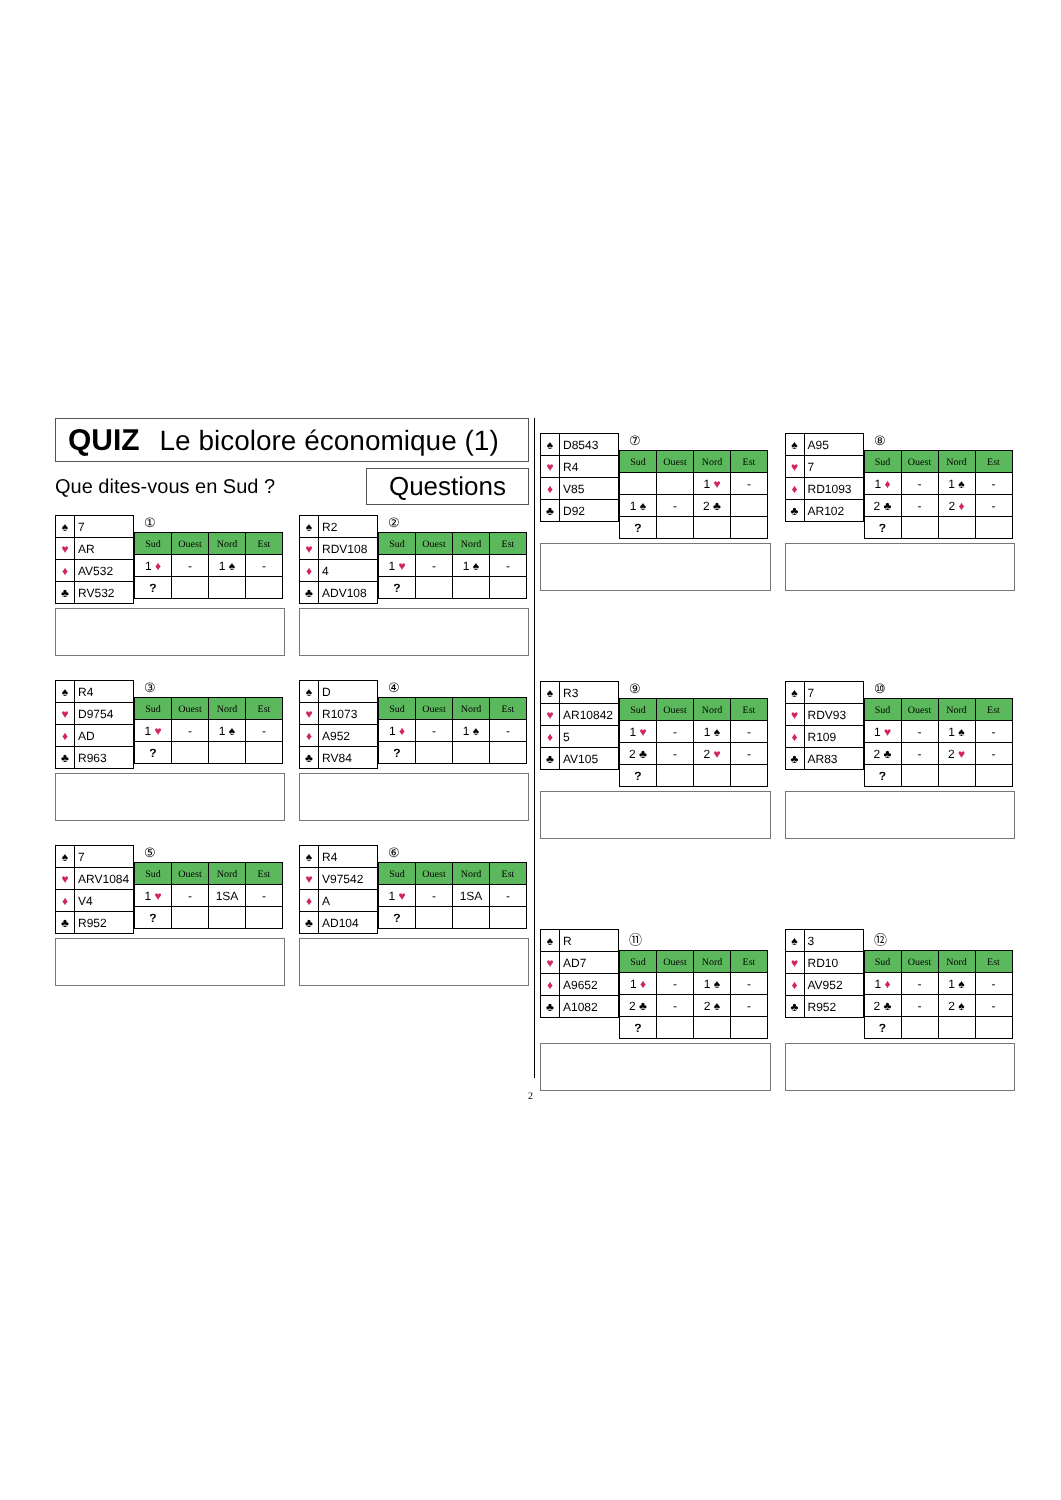QUIZ Le bicolore économique (1)
Que dites-vous en Sud ?
Questions
| ♠ | 7 |
| ♥ | AR |
| ♦ | AV532 |
| ♣ | RV532 |
①
| Sud | Ouest | Nord | Est |
| --- | --- | --- | --- |
| 1 ♦ | - | 1 ♠ | - |
| ? | | | |
| ♠ | R2 |
| ♥ | RDV108 |
| ♦ | 4 |
| ♣ | ADV108 |
②
| Sud | Ouest | Nord | Est |
| --- | --- | --- | --- |
| 1 ♥ | - | 1 ♠ | - |
| ? | | | |
| ♠ | R4 |
| ♥ | D9754 |
| ♦ | AD |
| ♣ | R963 |
③
| Sud | Ouest | Nord | Est |
| --- | --- | --- | --- |
| 1 ♥ | - | 1 ♠ | - |
| ? | | | |
| ♠ | D |
| ♥ | R1073 |
| ♦ | A952 |
| ♣ | RV84 |
④
| Sud | Ouest | Nord | Est |
| --- | --- | --- | --- |
| 1 ♦ | - | 1 ♠ | - |
| ? | | | |
| ♠ | 7 |
| ♥ | ARV1084 |
| ♦ | V4 |
| ♣ | R952 |
⑤
| Sud | Ouest | Nord | Est |
| --- | --- | --- | --- |
| 1 ♥ | - | 1SA | - |
| ? | | | |
| ♠ | R4 |
| ♥ | V97542 |
| ♦ | A |
| ♣ | AD104 |
⑥
| Sud | Ouest | Nord | Est |
| --- | --- | --- | --- |
| 1 ♥ | - | 1SA | - |
| ? | | | |
| ♠ | D8543 |
| ♥ | R4 |
| ♦ | V85 |
| ♣ | D92 |
⑦
| Sud | Ouest | Nord | Est |
| --- | --- | --- | --- |
| | | 1 ♥ | - |
| 1 ♠ | - | 2 ♣ | |
| ? | | | |
| ♠ | A95 |
| ♥ | 7 |
| ♦ | RD1093 |
| ♣ | AR102 |
⑧
| Sud | Ouest | Nord | Est |
| --- | --- | --- | --- |
| 1 ♦ | - | 1 ♠ | - |
| 2 ♣ | - | 2 ♦ | - |
| ? | | | |
| ♠ | R3 |
| ♥ | AR10842 |
| ♦ | 5 |
| ♣ | AV105 |
⑨
| Sud | Ouest | Nord | Est |
| --- | --- | --- | --- |
| 1 ♥ | - | 1 ♠ | - |
| 2 ♣ | - | 2 ♥ | - |
| ? | | | |
| ♠ | 7 |
| ♥ | RDV93 |
| ♦ | R109 |
| ♣ | AR83 |
⑩
| Sud | Ouest | Nord | Est |
| --- | --- | --- | --- |
| 1 ♥ | - | 1 ♠ | - |
| 2 ♣ | - | 2 ♥ | - |
| ? | | | |
| ♠ | R |
| ♥ | AD7 |
| ♦ | A9652 |
| ♣ | A1082 |
⑪
| Sud | Ouest | Nord | Est |
| --- | --- | --- | --- |
| 1 ♦ | - | 1 ♠ | - |
| 2 ♣ | - | 2 ♠ | - |
| ? | | | |
| ♠ | 3 |
| ♥ | RD10 |
| ♦ | AV952 |
| ♣ | R952 |
⑫
| Sud | Ouest | Nord | Est |
| --- | --- | --- | --- |
| 1 ♦ | - | 1 ♠ | - |
| 2 ♣ | - | 2 ♠ | - |
| ? | | | |
2